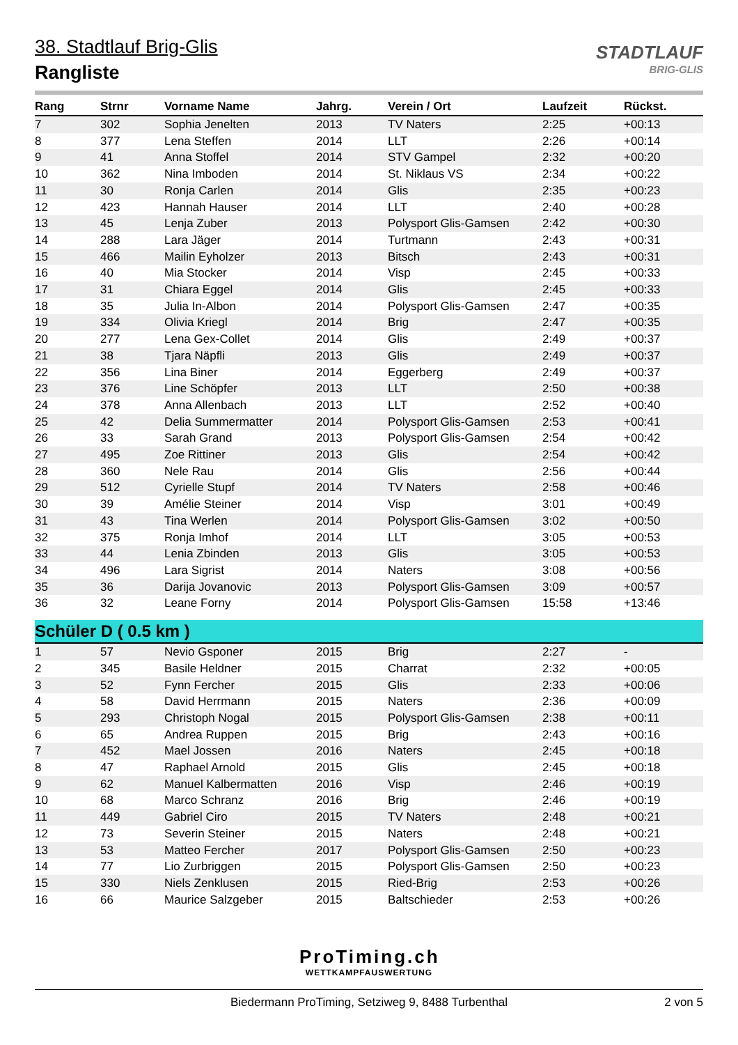38. Stadtlauf Brig-Glis
Rangliste
STADTLAUF
BRIG-GLIS
| Rang | Strnr | Vorname Name | Jahrg. | Verein / Ort | Laufzeit | Rückst. |
| --- | --- | --- | --- | --- | --- | --- |
| 7 | 302 | Sophia Jenelten | 2013 | TV Naters | 2:25 | +00:13 |
| 8 | 377 | Lena Steffen | 2014 | LLT | 2:26 | +00:14 |
| 9 | 41 | Anna Stoffel | 2014 | STV Gampel | 2:32 | +00:20 |
| 10 | 362 | Nina Imboden | 2014 | St. Niklaus VS | 2:34 | +00:22 |
| 11 | 30 | Ronja Carlen | 2014 | Glis | 2:35 | +00:23 |
| 12 | 423 | Hannah Hauser | 2014 | LLT | 2:40 | +00:28 |
| 13 | 45 | Lenja Zuber | 2013 | Polysport Glis-Gamsen | 2:42 | +00:30 |
| 14 | 288 | Lara Jäger | 2014 | Turtmann | 2:43 | +00:31 |
| 15 | 466 | Mailin Eyholzer | 2013 | Bitsch | 2:43 | +00:31 |
| 16 | 40 | Mia Stocker | 2014 | Visp | 2:45 | +00:33 |
| 17 | 31 | Chiara Eggel | 2014 | Glis | 2:45 | +00:33 |
| 18 | 35 | Julia In-Albon | 2014 | Polysport Glis-Gamsen | 2:47 | +00:35 |
| 19 | 334 | Olivia Kriegl | 2014 | Brig | 2:47 | +00:35 |
| 20 | 277 | Lena Gex-Collet | 2014 | Glis | 2:49 | +00:37 |
| 21 | 38 | Tjara Näpfli | 2013 | Glis | 2:49 | +00:37 |
| 22 | 356 | Lina Biner | 2014 | Eggerberg | 2:49 | +00:37 |
| 23 | 376 | Line Schöpfer | 2013 | LLT | 2:50 | +00:38 |
| 24 | 378 | Anna Allenbach | 2013 | LLT | 2:52 | +00:40 |
| 25 | 42 | Delia Summermatter | 2014 | Polysport Glis-Gamsen | 2:53 | +00:41 |
| 26 | 33 | Sarah Grand | 2013 | Polysport Glis-Gamsen | 2:54 | +00:42 |
| 27 | 495 | Zoe Rittiner | 2013 | Glis | 2:54 | +00:42 |
| 28 | 360 | Nele Rau | 2014 | Glis | 2:56 | +00:44 |
| 29 | 512 | Cyrielle Stupf | 2014 | TV Naters | 2:58 | +00:46 |
| 30 | 39 | Amélie Steiner | 2014 | Visp | 3:01 | +00:49 |
| 31 | 43 | Tina Werlen | 2014 | Polysport Glis-Gamsen | 3:02 | +00:50 |
| 32 | 375 | Ronja Imhof | 2014 | LLT | 3:05 | +00:53 |
| 33 | 44 | Lenia Zbinden | 2013 | Glis | 3:05 | +00:53 |
| 34 | 496 | Lara Sigrist | 2014 | Naters | 3:08 | +00:56 |
| 35 | 36 | Darija Jovanovic | 2013 | Polysport Glis-Gamsen | 3:09 | +00:57 |
| 36 | 32 | Leane Forny | 2014 | Polysport Glis-Gamsen | 15:58 | +13:46 |
| Schüler D ( 0.5 km ) | | | | | | |
| 1 | 57 | Nevio Gsponer | 2015 | Brig | 2:27 | - |
| 2 | 345 | Basile Heldner | 2015 | Charrat | 2:32 | +00:05 |
| 3 | 52 | Fynn Fercher | 2015 | Glis | 2:33 | +00:06 |
| 4 | 58 | David Herrmann | 2015 | Naters | 2:36 | +00:09 |
| 5 | 293 | Christoph Nogal | 2015 | Polysport Glis-Gamsen | 2:38 | +00:11 |
| 6 | 65 | Andrea Ruppen | 2015 | Brig | 2:43 | +00:16 |
| 7 | 452 | Mael Jossen | 2016 | Naters | 2:45 | +00:18 |
| 8 | 47 | Raphael Arnold | 2015 | Glis | 2:45 | +00:18 |
| 9 | 62 | Manuel Kalbermatten | 2016 | Visp | 2:46 | +00:19 |
| 10 | 68 | Marco Schranz | 2016 | Brig | 2:46 | +00:19 |
| 11 | 449 | Gabriel Ciro | 2015 | TV Naters | 2:48 | +00:21 |
| 12 | 73 | Severin Steiner | 2015 | Naters | 2:48 | +00:21 |
| 13 | 53 | Matteo Fercher | 2017 | Polysport Glis-Gamsen | 2:50 | +00:23 |
| 14 | 77 | Lio Zurbriggen | 2015 | Polysport Glis-Gamsen | 2:50 | +00:23 |
| 15 | 330 | Niels Zenklusen | 2015 | Ried-Brig | 2:53 | +00:26 |
| 16 | 66 | Maurice Salzgeber | 2015 | Baltschieder | 2:53 | +00:26 |
ProTiming.ch
WETTKAMPFAUSWERTUNG
Biedermann ProTiming, Setziweg 9, 8488 Turbenthal 2 von 5